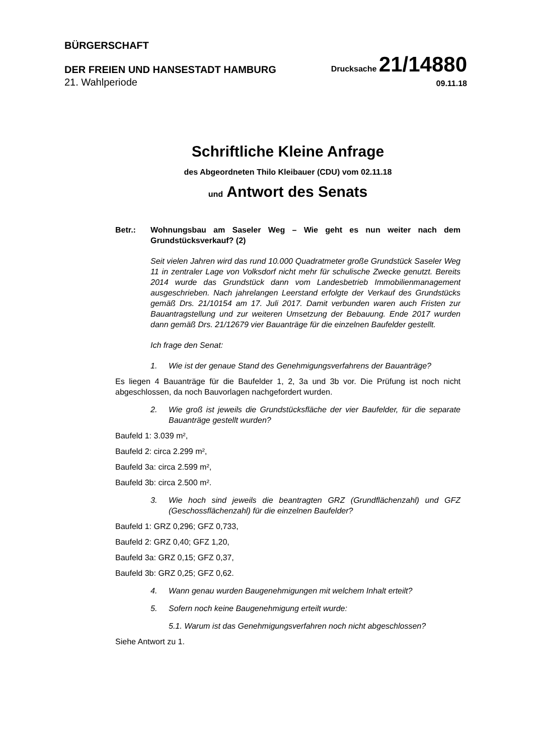BÜRGERSCHAFT
DER FREIEN UND HANSESTADT HAMBURG
Drucksache 21/14880
21. Wahlperiode
09.11.18
Schriftliche Kleine Anfrage
des Abgeordneten Thilo Kleibauer (CDU) vom 02.11.18
und Antwort des Senats
Betr.: Wohnungsbau am Saseler Weg – Wie geht es nun weiter nach dem Grundstücksverkauf? (2)
Seit vielen Jahren wird das rund 10.000 Quadratmeter große Grundstück Saseler Weg 11 in zentraler Lage von Volksdorf nicht mehr für schulische Zwecke genutzt. Bereits 2014 wurde das Grundstück dann vom Landesbetrieb Immobilienmanagement ausgeschrieben. Nach jahrelangen Leerstand erfolgte der Verkauf des Grundstücks gemäß Drs. 21/10154 am 17. Juli 2017. Damit verbunden waren auch Fristen zur Bauantragstellung und zur weiteren Umsetzung der Bebauung. Ende 2017 wurden dann gemäß Drs. 21/12679 vier Bauanträge für die einzelnen Baufelder gestellt.
Ich frage den Senat:
1. Wie ist der genaue Stand des Genehmigungsverfahrens der Bauanträge?
Es liegen 4 Bauanträge für die Baufelder 1, 2, 3a und 3b vor. Die Prüfung ist noch nicht abgeschlossen, da noch Bauvorlagen nachgefordert wurden.
2. Wie groß ist jeweils die Grundstücksfläche der vier Baufelder, für die separate Bauanträge gestellt wurden?
Baufeld 1: 3.039 m²,
Baufeld 2: circa 2.299 m²,
Baufeld 3a: circa 2.599 m²,
Baufeld 3b: circa 2.500 m².
3. Wie hoch sind jeweils die beantragten GRZ (Grundflächenzahl) und GFZ (Geschossflächenzahl) für die einzelnen Baufelder?
Baufeld 1: GRZ 0,296; GFZ 0,733,
Baufeld 2: GRZ 0,40; GFZ 1,20,
Baufeld 3a: GRZ 0,15; GFZ 0,37,
Baufeld 3b: GRZ 0,25; GFZ 0,62.
4. Wann genau wurden Baugenehmigungen mit welchem Inhalt erteilt?
5. Sofern noch keine Baugenehmigung erteilt wurde:
5.1. Warum ist das Genehmigungsverfahren noch nicht abgeschlossen?
Siehe Antwort zu 1.